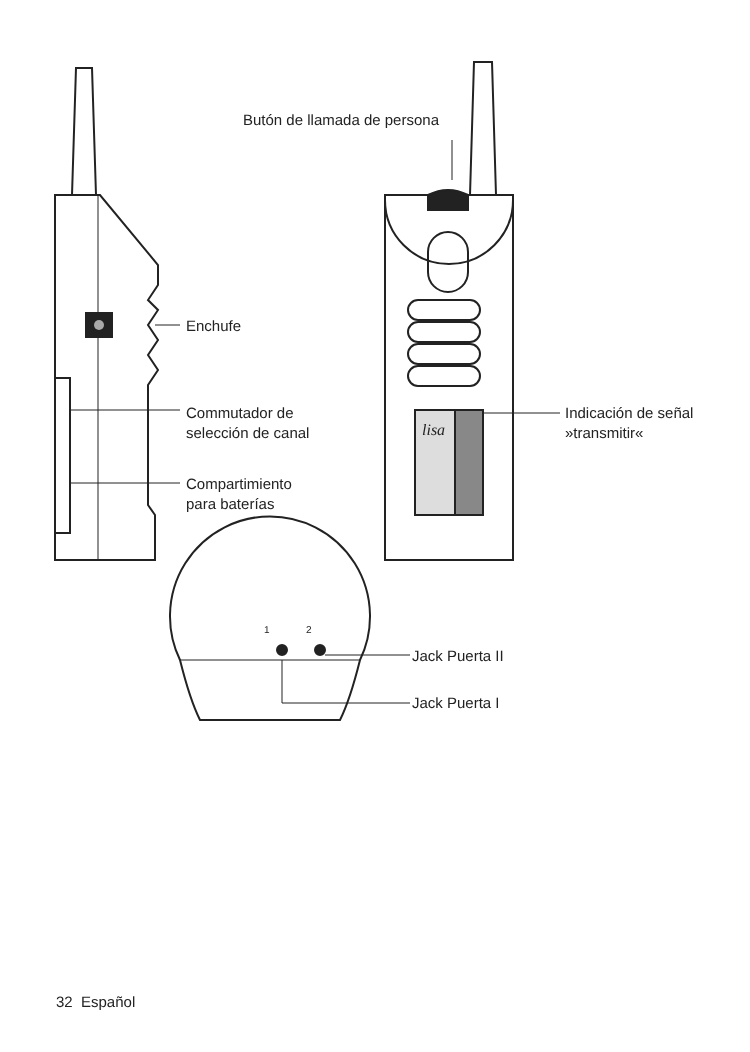Butón de llamada de persona
Enchufe
Commutador de
selección de canal
Compartimiento
para baterías
Indicación de señal
»transmitir«
lisa
1 2
Jack Puerta II
Jack Puerta I
32 Español